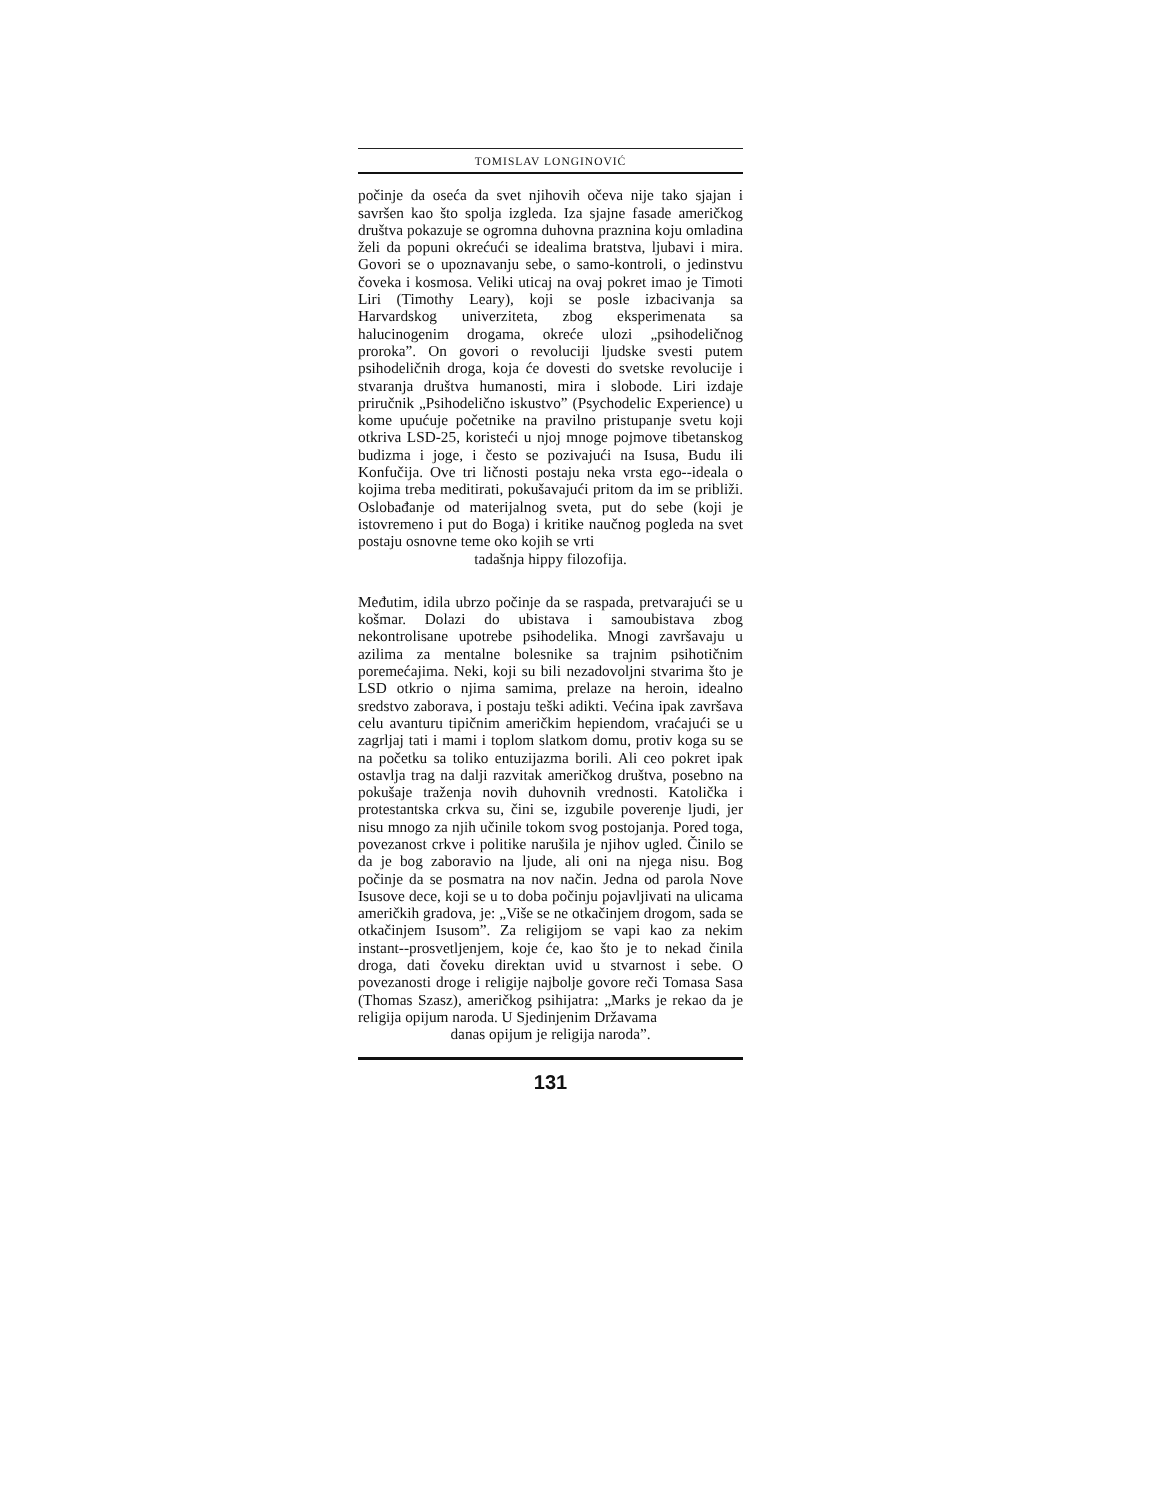TOMISLAV LONGINOVIĆ
počinje da oseća da svet njihovih očeva nije tako sjajan i savršen kao što spolja izgleda. Iza sjajne fasade američkog društva pokazuje se ogromna duhovna praznina koju omladina želi da popuni okrećući se idealima bratstva, ljubavi i mira. Govori se o upoznavanju sebe, o samo-kontroli, o jedinstvu čoveka i kosmosa. Veliki uticaj na ovaj pokret imao je Timoti Liri (Timothy Leary), koji se posle izbacivanja sa Harvardskog univerziteta, zbog eksperimenata sa halucinogenim drogama, okreće ulozi „psihodeličnog proroka”. On govori o revoluciji ljudske svesti putem psihodeličnih droga, koja će dovesti do svetske revolucije i stvaranja društva humanosti, mira i slobode. Liri izdaje priručnik „Psihodelično iskustvo” (Psychodelic Experience) u kome upućuje početnike na pravilno pristupanje svetu koji otkriva LSD-25, koristeći u njoj mnoge pojmove tibetanskog budizma i joge, i često se pozivajući na Isusa, Budu ili Konfučija. Ove tri ličnosti postaju neka vrsta ego--ideala o kojima treba meditirati, pokušavajući pritom da im se približi. Oslobađanje od materijalnog sveta, put do sebe (koji je istovremeno i put do Boga) i kritike naučnog pogleda na svet postaju osnovne teme oko kojih se vrti
tadašnja hippy filozofija.
Međutim, idila ubrzo počinje da se raspada, pretvarajući se u košmar. Dolazi do ubistava i samoubistava zbog nekontrolisane upotrebe psihodelika. Mnogi završavaju u azilima za mentalne bolesnike sa trajnim psihotičnim poremećajima. Neki, koji su bili nezadovoljni stvarima što je LSD otkrio o njima samima, prelaze na heroin, idealno sredstvo zaborava, i postaju teški adikti. Većina ipak završava celu avanturu tipičnim američkim hepiendom, vraćajući se u zagrljaj tati i mami i toplom slatkom domu, protiv koga su se na početku sa toliko entuzijazma borili. Ali ceo pokret ipak ostavlja trag na dalji razvitak američkog društva, posebno na pokušaje traženja novih duhovnih vrednosti. Katolička i protestantska crkva su, čini se, izgubile poverenje ljudi, jer nisu mnogo za njih učinile tokom svog postojanja. Pored toga, povezanost crkve i politike narušila je njihov ugled. Činilo se da je bog zaboravio na ljude, ali oni na njega nisu. Bog počinje da se posmatra na nov način. Jedna od parola Nove Isusove dece, koji se u to doba počinju pojavljivati na ulicama američkih gradova, je: „Više se ne otkačinjem drogom, sada se otkačinjem Isusom”. Za religijom se vapi kao za nekim instant--prosvetljenjem, koje će, kao što je to nekad činila droga, dati čoveku direktan uvid u stvarnost i sebe. O povezanosti droge i religije najbolje govore reči Tomasa Sasa (Thomas Szasz), američkog psihijatra: „Marks je rekao da je religija opijum naroda. U Sjedinjenim Državama
danas opijum je religija naroda”.
131